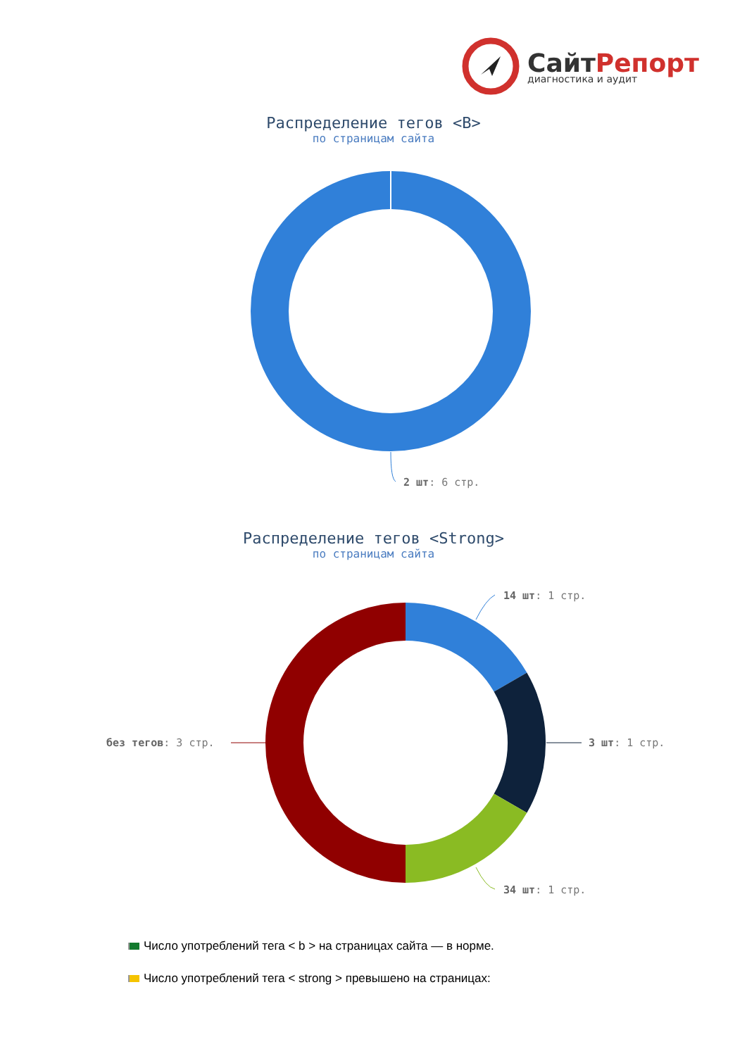СайтРепорт
диагностика и аудит
Распределение тегов <B>
по страницам сайта
2 шт: 6 стр.
Распределение тегов <Strong>
по страницам сайта
14 шт: 1 стр.
без тегов: 3 стр. 3 шт: 1 стр.
34 шт: 1 стр.
Число употреблений тега < b > на страницах сайта — в норме.
Число употреблений тега < strong > превышено на страницах: